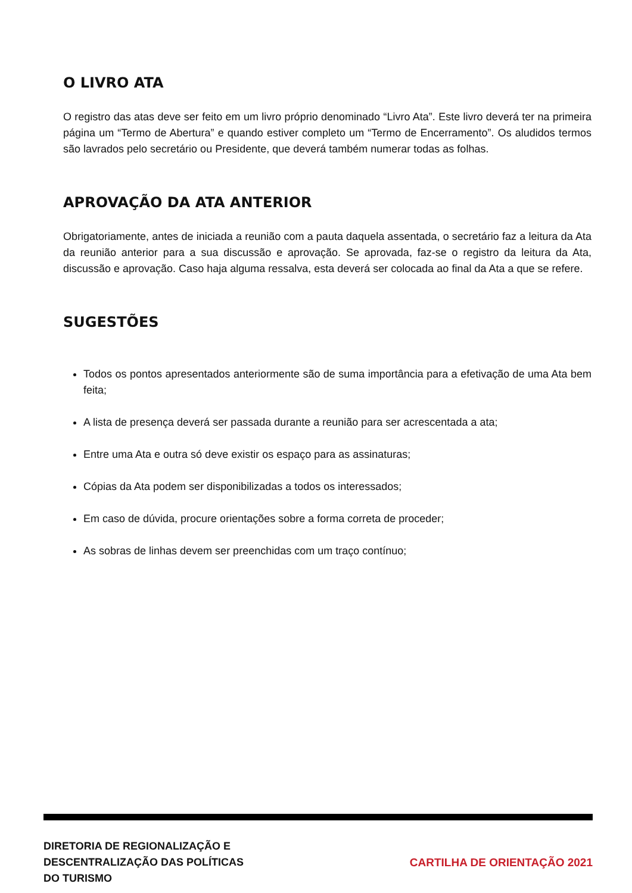O LIVRO ATA
O registro das atas deve ser feito em um livro próprio denominado “Livro Ata”. Este livro deverá ter na primeira página um “Termo de Abertura” e quando estiver completo um “Termo de Encerramento”. Os aludidos termos são lavrados pelo secretário ou Presidente, que deverá também numerar todas as folhas.
APROVAÇÃO DA ATA ANTERIOR
Obrigatoriamente, antes de iniciada a reunião com a pauta daquela assentada, o secretário faz a leitura da Ata da reunião anterior para a sua discussão e aprovação. Se aprovada, faz-se o registro da leitura da Ata, discussão e aprovação. Caso haja alguma ressalva, esta deverá ser colocada ao final da Ata a que se refere.
SUGESTÕES
Todos os pontos apresentados anteriormente são de suma importância para a efetivação de uma Ata bem feita;
A lista de presença deverá ser passada durante a reunião para ser acrescentada a ata;
Entre uma Ata e outra só deve existir os espaço para as assinaturas;
Cópias da Ata podem ser disponibilizadas a todos os interessados;
Em caso de dúvida, procure orientações sobre a forma correta de proceder;
As sobras de linhas devem ser preenchidas com um traço contínuo;
DIRETORIA DE REGIONALIZAÇÃO E
DESCENTRALIZAÇÃO DAS POLÍTICAS
DO TURISMO
CARTILHA DE ORIENTAÇÃO 2021